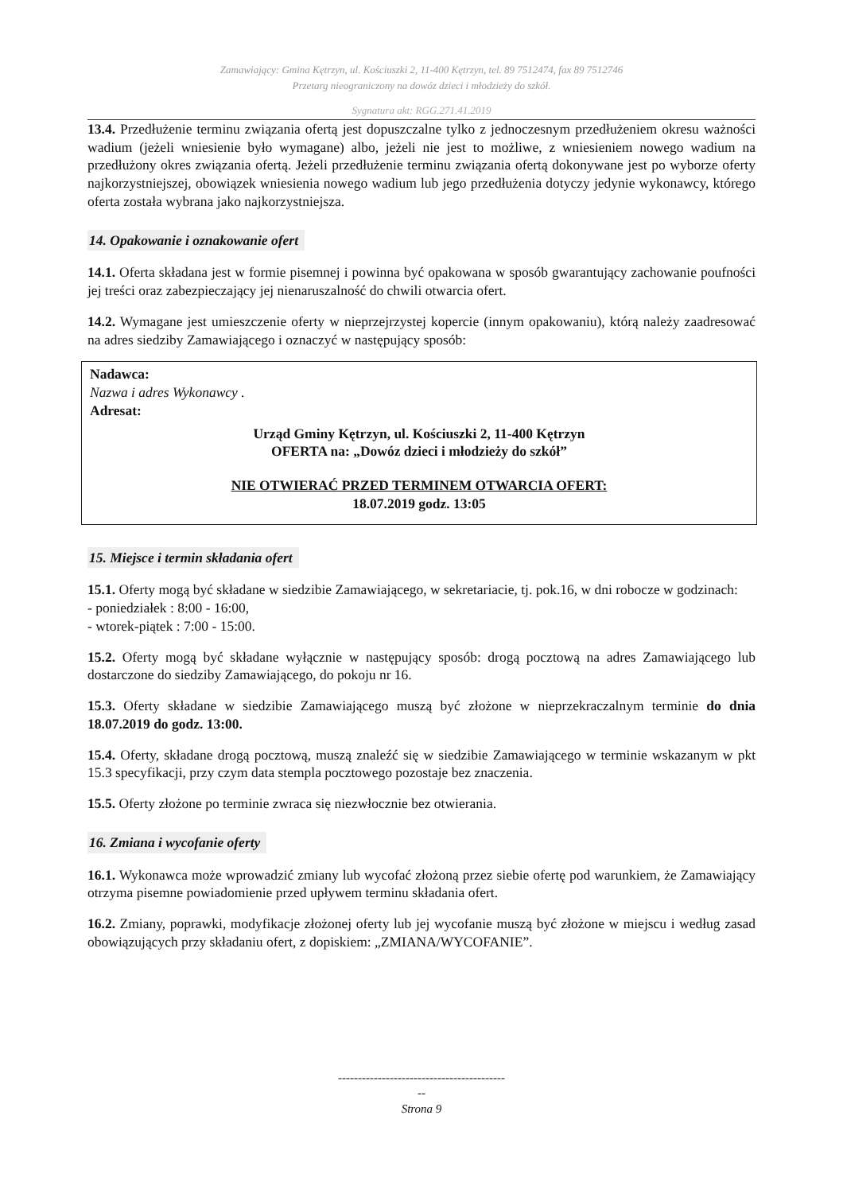Zamawiający: Gmina Kętrzyn, ul. Kościuszki 2, 11-400 Kętrzyn, tel. 89 7512474, fax 89 7512746
Przetarg nieograniczony na dowóz dzieci i młodzieży do szkół.
Sygnatura akt: RGG.271.41.2019
13.4. Przedłużenie terminu związania ofertą jest dopuszczalne tylko z jednoczesnym przedłużeniem okresu ważności wadium (jeżeli wniesienie było wymagane) albo, jeżeli nie jest to możliwe, z wniesieniem nowego wadium na przedłużony okres związania ofertą. Jeżeli przedłużenie terminu związania ofertą dokonywane jest po wyborze oferty najkorzystniejszej, obowiązek wniesienia nowego wadium lub jego przedłużenia dotyczy jedynie wykonawcy, którego oferta została wybrana jako najkorzystniejsza.
14. Opakowanie i oznakowanie ofert
14.1. Oferta składana jest w formie pisemnej i powinna być opakowana w sposób gwarantujący zachowanie poufności jej treści oraz zabezpieczający jej nienaruszalność do chwili otwarcia ofert.
14.2. Wymagane jest umieszczenie oferty w nieprzejrzystej kopercie (innym opakowaniu), którą należy zaadresować na adres siedziby Zamawiającego i oznaczyć w następujący sposób:
Nadawca:
Nazwa i adres Wykonawcy .
Adresat:
Urząd Gminy Kętrzyn, ul. Kościuszki 2, 11-400 Kętrzyn
OFERTA na: „Dowóz dzieci i młodzieży do szkół”
NIE OTWIERAĆ PRZED TERMINEM OTWARCIA OFERT:
18.07.2019 godz. 13:05
15. Miejsce i termin składania ofert
15.1. Oferty mogą być składane w siedzibie Zamawiającego, w sekretariacie, tj. pok.16, w dni robocze w godzinach:
- poniedziałek : 8:00 - 16:00,
- wtorek-piątek : 7:00 - 15:00.
15.2. Oferty mogą być składane wyłącznie w następujący sposób: drogą pocztową na adres Zamawiającego lub dostarczone do siedziby Zamawiającego, do pokoju nr 16.
15.3. Oferty składane w siedzibie Zamawiającego muszą być złożone w nieprzekraczalnym terminie do dnia 18.07.2019 do godz. 13:00.
15.4. Oferty, składane drogą pocztową, muszą znaleźć się w siedzibie Zamawiającego w terminie wskazanym w pkt 15.3 specyfikacji, przy czym data stempla pocztowego pozostaje bez znaczenia.
15.5. Oferty złożone po terminie zwraca się niezwłocznie bez otwierania.
16. Zmiana i wycofanie oferty
16.1. Wykonawca może wprowadzić zmiany lub wycofać złożoną przez siebie ofertę pod warunkiem, że Zamawiający otrzyma pisemne powiadomienie przed upływem terminu składania ofert.
16.2. Zmiany, poprawki, modyfikacje złożonej oferty lub jej wycofanie muszą być złożone w miejscu i według zasad obowiązujących przy składaniu ofert, z dopiskiem: „ZMIANA/WYCOFANIE”.
------------------------------------------
--
Strona 9